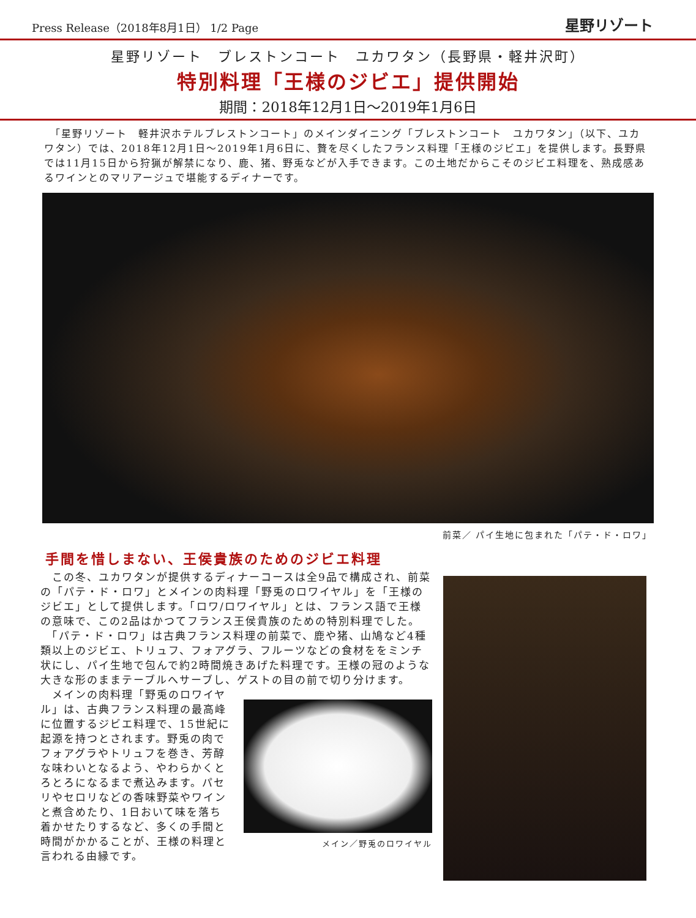Press Release（2018年8月1日） 1/2 Page 星野リゾート
星野リゾート　ブレストンコート　ユカワタン（長野県・軽井沢町）
特別料理「王様のジビエ」提供開始
期間：2018年12月1日～2019年1月6日
　「星野リゾート　軽井沢ホテルブレストンコート」のメインダイニング「ブレストンコート　ユカワタン」（以下、ユカワタン）では、2018年12月1日～2019年1月6日に、贅を尽くしたフランス料理「王様のジビエ」を提供します。長野県では11月15日から狩猟が解禁になり、鹿、猪、野兎などが入手できます。この土地だからこそのジビエ料理を、熟成感あるワインとのマリアージュで堪能するディナーです。
前菜／ パイ生地に包まれた「パテ・ド・ロワ」
手間を惜しまない、王侯貴族のためのジビエ料理
　この冬、ユカワタンが提供するディナーコースは全9品で構成され、前菜の「パテ・ド・ロワ」とメインの肉料理「野兎のロワイヤル」を「王様のジビエ」として提供します。「ロワ/ロワイヤル」とは、フランス語で王様の意味で、この2品はかつてフランス王侯貴族のための特別料理でした。
　「パテ・ド・ロワ」は古典フランス料理の前菜で、鹿や猪、山鳩など4種類以上のジビエ、トリュフ、フォアグラ、フルーツなどの食材ををミンチ状にし、パイ生地で包んで約2時間焼きあげた料理です。王様の冠のような大きな形のままテーブルへサーブし、ゲストの目の前で切り分けます。
　メインの肉料理「野兎のロワイヤル」は、古典フランス料理の最高峰に位置するジビエ料理で、15世紀に起源を持つとされます。野兎の肉でフォアグラやトリュフを巻き、芳醇な味わいとなるよう、やわらかくとろとろになるまで煮込みます。パセリやセロリなどの香味野菜やワインと煮含めたり、1日おいて味を落ち着かせたりするなど、多くの手間と時間がかかることが、王様の料理と言われる由縁です。
メイン／野兎のロワイヤル